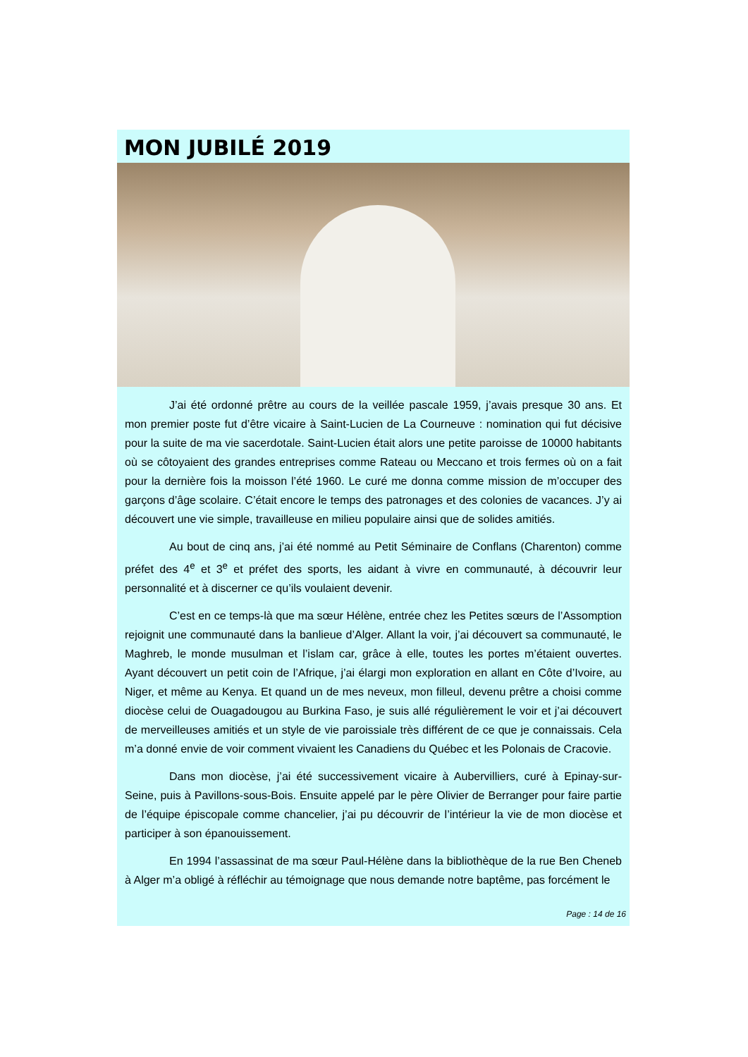MON JUBILÉ 2019
J’ai été ordonné prêtre au cours de la veillée pascale 1959, j’avais presque 30 ans. Et mon premier poste fut d’être vicaire à Saint-Lucien de La Courneuve : nomination qui fut décisive pour la suite de ma vie sacerdotale. Saint-Lucien était alors une petite paroisse de 10000 habitants où se côtoyaient des grandes entreprises comme Rateau ou Meccano et trois fermes où on a fait pour la dernière fois la moisson l’été 1960. Le curé me donna comme mission de m’occuper des garçons d’âge scolaire. C’était encore le temps des patronages et des colonies de vacances. J’y ai découvert une vie simple, travailleuse en milieu populaire ainsi que de solides amitiés.
Au bout de cinq ans, j’ai été nommé au Petit Séminaire de Conflans (Charenton) comme préfet des 4<sup>e</sup> et 3<sup>e</sup> et préfet des sports, les aidant à vivre en communauté, à découvrir leur personnalité et à discerner ce qu’ils voulaient devenir.
C’est en ce temps-là que ma sœur Hélène, entrée chez les Petites sœurs de l’Assomption rejoignit une communauté dans la banlieue d’Alger. Allant la voir, j’ai découvert sa communauté, le Maghreb, le monde musulman et l’islam car, grâce à elle, toutes les portes m’étaient ouvertes. Ayant découvert un petit coin de l’Afrique, j’ai élargi mon exploration en allant en Côte d’Ivoire, au Niger, et même au Kenya. Et quand un de mes neveux, mon filleul, devenu prêtre a choisi comme diocèse celui de Ouagadougou au Burkina Faso, je suis allé régulièrement le voir et j’ai découvert de merveilleuses amitiés et un style de vie paroissiale très différent de ce que je connaissais. Cela m’a donné envie de voir comment vivaient les Canadiens du Québec et les Polonais de Cracovie.
Dans mon diocèse, j’ai été successivement vicaire à Aubervilliers, curé à Epinay-sur-Seine, puis à Pavillons-sous-Bois. Ensuite appelé par le père Olivier de Berranger pour faire partie de l’équipe épiscopale comme chancelier, j’ai pu découvrir de l’intérieur la vie de mon diocèse et participer à son épanouissement.
En 1994 l’assassinat de ma sœur Paul-Hélène dans la bibliothèque de la rue Ben Cheneb à Alger m’a obligé à réfléchir au témoignage que nous demande notre baptême, pas forcément le
Page : 14 de 16